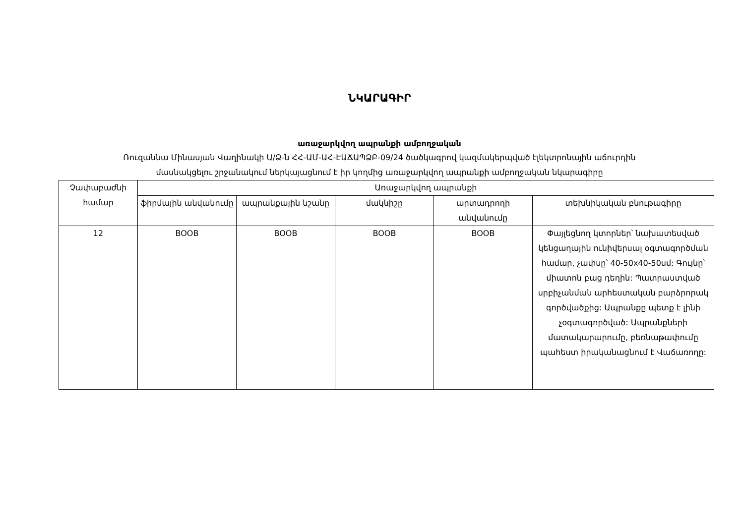ՆԿԱՐԱԳԻՐ
առաջարկվող ապրանքի ամբողջական
Ռուզաննա Մինասյան Վաղինակի Ա/Ձ-ն ՀՀ-ԱՄ-ԱՀ-ԷԱՃԱՊՁԲ-09/24 ծածկագրով կազմակերպված էլեկտրոնային աճուրդին
մասնակցելու շրջանակում ներկայացնում է իր կողմից առաջարկվող ապրանքի ամբողջական նկարագիրը
| Չափաբաժնի համար | Առաջարկվող ապրանքի | | | | |
| --- | --- | --- | --- | --- | --- |
| | ֆիրմային անվանումը | ապրանքային նշանը | մակնիշը | արտադրողի անվանումը | տեխնիկական բնութագիրը |
| 12 | BOOB | BOOB | BOOB | BOOB | Փայլեցնող կտորներ՝ նախատեսված կենցաղային ունիվերսալ օգտագործման համար, չափսը՝ 40-50x40-50սմ: Գույնը՝ միատոն բաց դեղին: Պատրաստված սրբիչանման արհեստական բարձրորակ գործվածքից: Ապրանքը պետք է լինի չօգտագործված: Ապրանքների մատակարարումը, բեռնաթափումը պահեստ իրականացնում է Վաճառողը: |